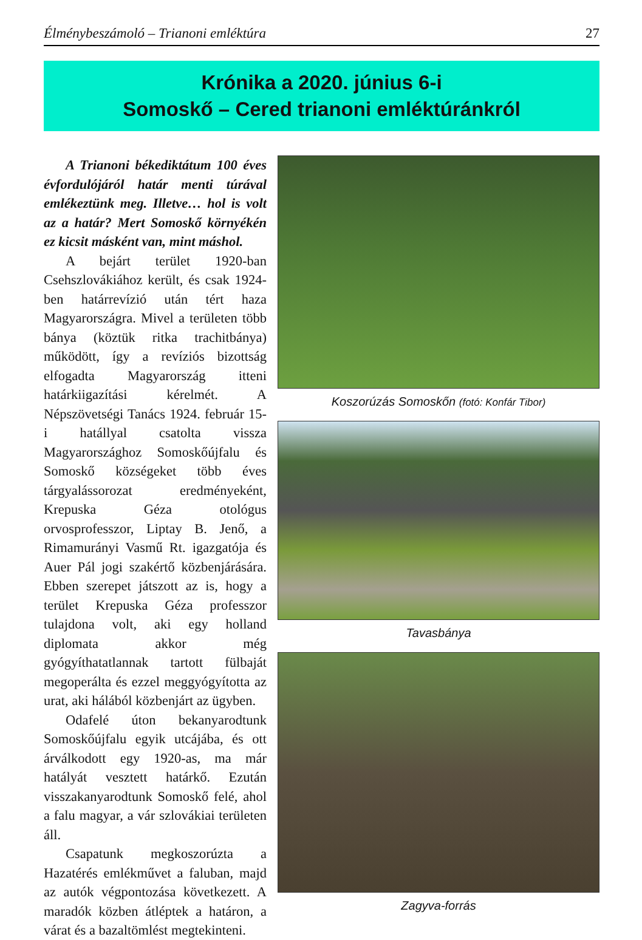Élménybeszámoló – Trianoni emléktúra 27
Krónika a 2020. június 6-i
Somoskő – Cered trianoni emléktúránkról
A Trianoni békediktátum 100 éves évfordulójáról határ menti túrával emlékeztünk meg. Illetve… hol is volt az a határ? Mert Somoskő környékén ez kicsit másként van, mint máshol.
A bejárt terület 1920-ban Csehszlovákiához került, és csak 1924-ben határrevízió után tért haza Magyarországra. Mivel a területen több bánya (köztük ritka trachitbánya) működött, így a revíziós bizottság elfogadta Magyarország itteni határkiigazítási kérelmét. A Népszövetségi Tanács 1924. február 15-i hatállyal csatolta vissza Magyarországhoz Somoskőújfalu és Somoskő községeket több éves tárgyalássorozat eredményeként, Krepuska Géza otológus orvosprofesszor, Liptay B. Jenő, a Rimamurányi Vasmű Rt. igazgatója és Auer Pál jogi szakértő közbenjárására. Ebben szerepet játszott az is, hogy a terület Krepuska Géza professzor tulajdona volt, aki egy holland diplomata akkor még gyógyíthatatlannak tartott fülbaját megoperálta és ezzel meggyógyította az urat, aki hálából közbenjárt az ügyben.
Odafelé úton bekanyarodtunk Somoskőújfalu egyik utcájába, és ott árválkodott egy 1920-as, ma már hatályát vesztett határkő. Ezután visszakanyarodtunk Somoskő felé, ahol a falu magyar, a vár szlovákiai területen áll.
Csapatunk megkoszorúzta a Hazatérés emlékművet a faluban, majd az autók végpontozása következett. A maradók közben átléptek a határon, a várat és a bazaltömlést megtekinteni.
Koszorúzás Somoskőn (fotó: Konfár Tibor)
Tavasbánya
Zagyva-forrás